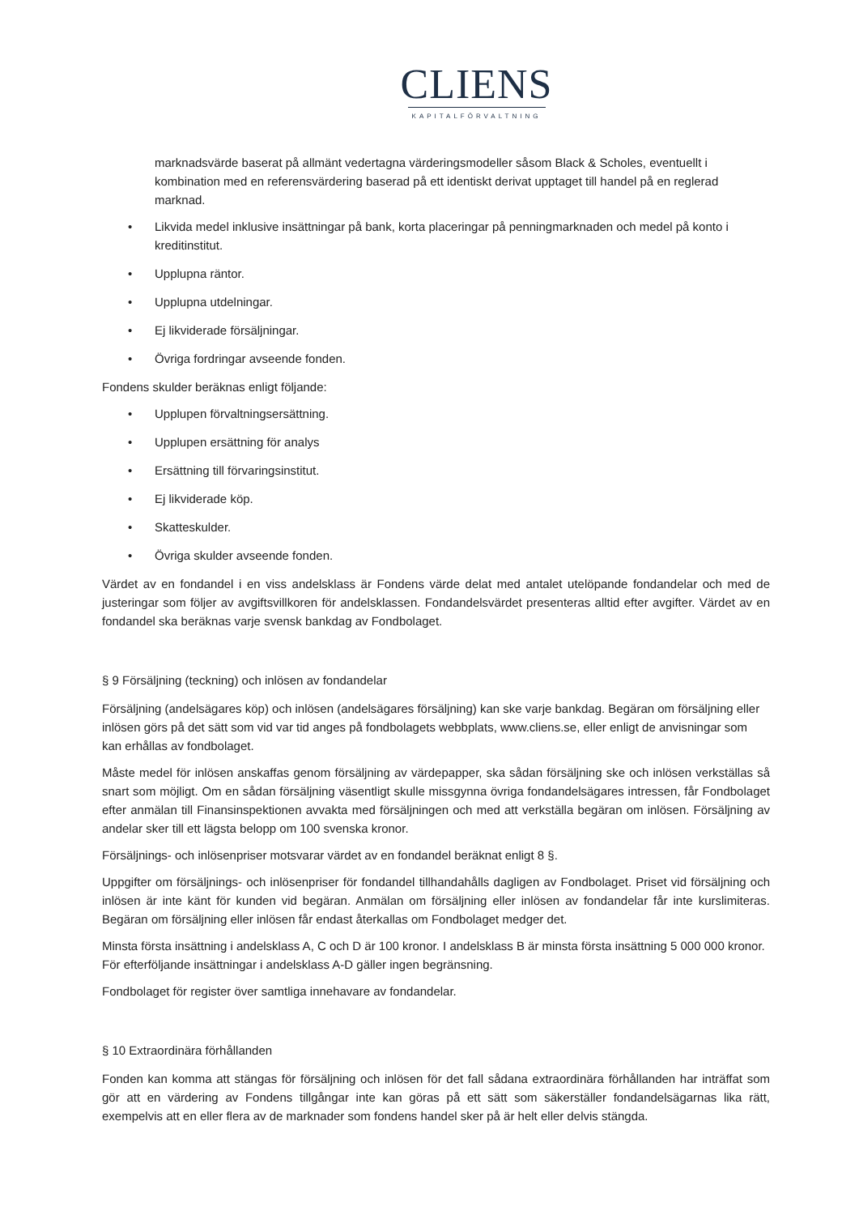CLIENS
KAPITALFÖRVALTNING
marknadsvärde baserat på allmänt vedertagna värderingsmodeller såsom Black & Scholes, eventuellt i kombination med en referensvärdering baserad på ett identiskt derivat upptaget till handel på en reglerad marknad.
• Likvida medel inklusive insättningar på bank, korta placeringar på penningmarknaden och medel på konto i kreditinstitut.
• Upplupna räntor.
• Upplupna utdelningar.
• Ej likviderade försäljningar.
• Övriga fordringar avseende fonden.
Fondens skulder beräknas enligt följande:
• Upplupen förvaltningsersättning.
• Upplupen ersättning för analys
• Ersättning till förvaringsinstitut.
• Ej likviderade köp.
• Skatteskulder.
• Övriga skulder avseende fonden.
Värdet av en fondandel i en viss andelsklass är Fondens värde delat med antalet utelöpande fondandelar och med de justeringar som följer av avgiftsvillkoren för andelsklassen. Fondandelsvärdet presenteras alltid efter avgifter. Värdet av en fondandel ska beräknas varje svensk bankdag av Fondbolaget.
§ 9 Försäljning (teckning) och inlösen av fondandelar
Försäljning (andelsägares köp) och inlösen (andelsägares försäljning) kan ske varje bankdag. Begäran om försäljning eller inlösen görs på det sätt som vid var tid anges på fondbolagets webbplats, www.cliens.se, eller enligt de anvisningar som kan erhållas av fondbolaget.
Måste medel för inlösen anskaffas genom försäljning av värdepapper, ska sådan försäljning ske och inlösen verkställas så snart som möjligt. Om en sådan försäljning väsentligt skulle missgynna övriga fondandelsägares intressen, får Fondbolaget efter anmälan till Finansinspektionen avvakta med försäljningen och med att verkställa begäran om inlösen. Försäljning av andelar sker till ett lägsta belopp om 100 svenska kronor.
Försäljnings- och inlösenpriser motsvarar värdet av en fondandel beräknat enligt 8 §.
Uppgifter om försäljnings- och inlösenpriser för fondandel tillhandahålls dagligen av Fondbolaget. Priset vid försäljning och inlösen är inte känt för kunden vid begäran. Anmälan om försäljning eller inlösen av fondandelar får inte kurslimiteras. Begäran om försäljning eller inlösen får endast återkallas om Fondbolaget medger det.
Minsta första insättning i andelsklass A, C och D är 100 kronor. I andelsklass B är minsta första insättning 5 000 000 kronor. För efterföljande insättningar i andelsklass A-D gäller ingen begränsning.
Fondbolaget för register över samtliga innehavare av fondandelar.
§ 10 Extraordinära förhållanden
Fonden kan komma att stängas för försäljning och inlösen för det fall sådana extraordinära förhållanden har inträffat som gör att en värdering av Fondens tillgångar inte kan göras på ett sätt som säkerställer fondandelsägarnas lika rätt, exempelvis att en eller flera av de marknader som fondens handel sker på är helt eller delvis stängda.